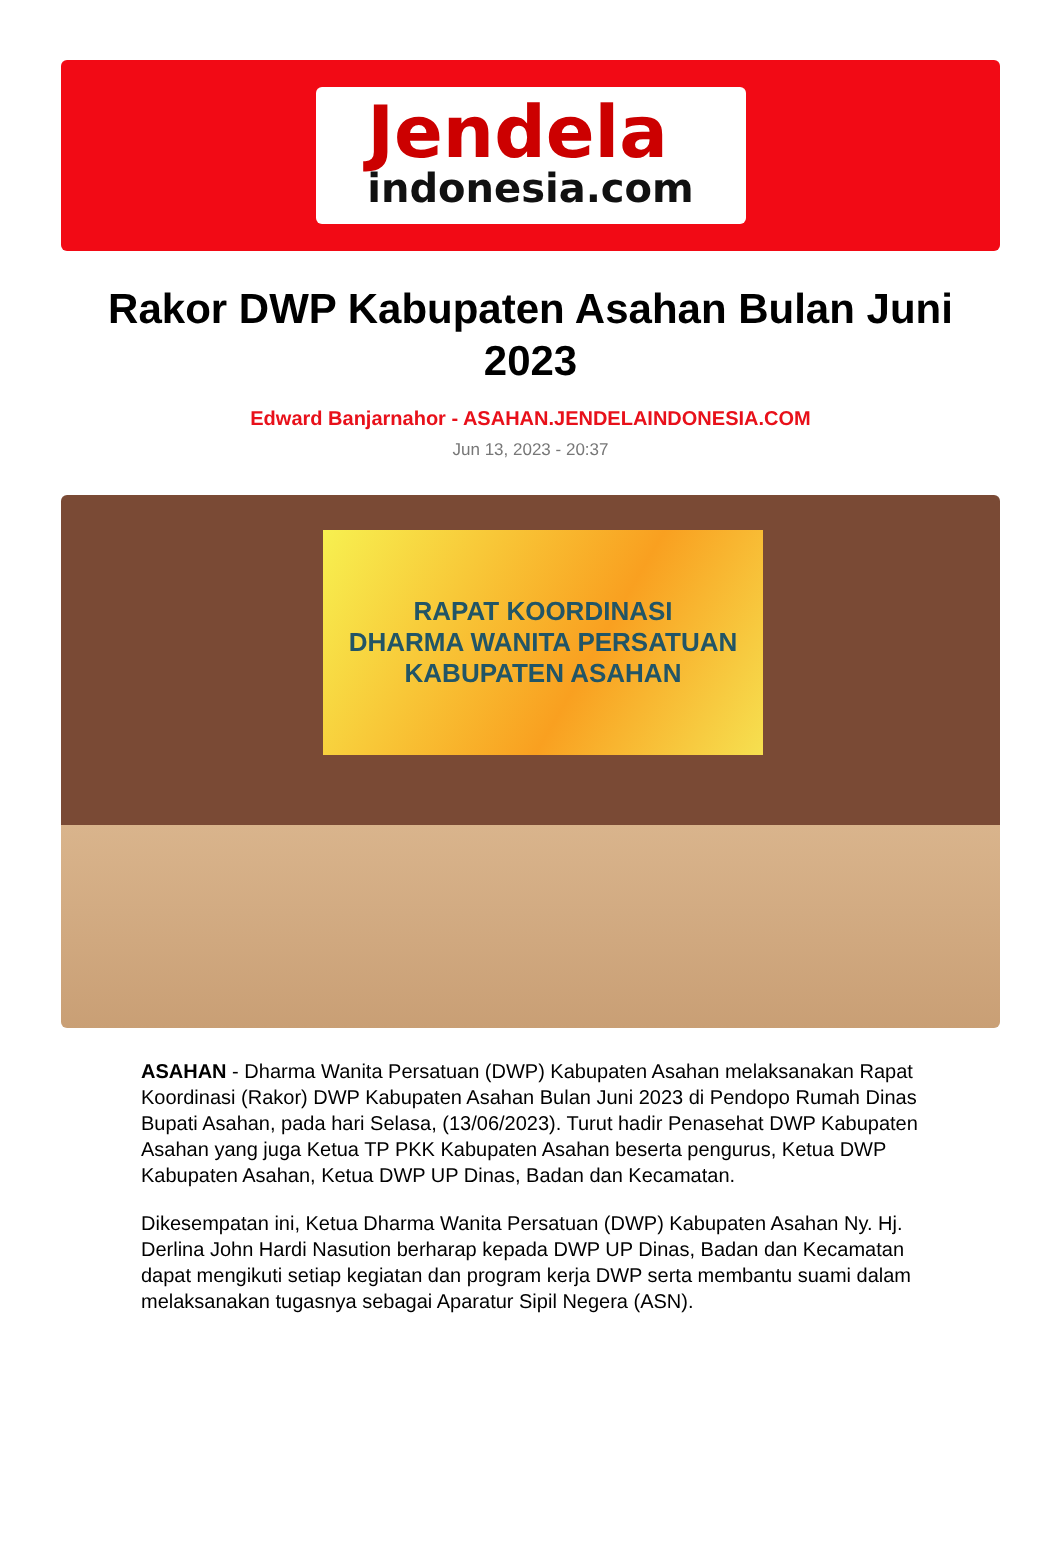Jendela
indonesia.com
Rakor DWP Kabupaten Asahan Bulan Juni 2023
Edward Banjarnahor - ASAHAN.JENDELAINDONESIA.COM
Jun 13, 2023 - 20:37
RAPAT KOORDINASI
DHARMA WANITA PERSATUAN
KABUPATEN ASAHAN
ASAHAN - Dharma Wanita Persatuan (DWP) Kabupaten Asahan melaksanakan Rapat Koordinasi (Rakor) DWP Kabupaten Asahan Bulan Juni 2023 di Pendopo Rumah Dinas Bupati Asahan, pada hari Selasa, (13/06/2023). Turut hadir Penasehat DWP Kabupaten Asahan yang juga Ketua TP PKK Kabupaten Asahan beserta pengurus, Ketua DWP Kabupaten Asahan, Ketua DWP UP Dinas, Badan dan Kecamatan.
Dikesempatan ini, Ketua Dharma Wanita Persatuan (DWP) Kabupaten Asahan Ny. Hj. Derlina John Hardi Nasution berharap kepada DWP UP Dinas, Badan dan Kecamatan dapat mengikuti setiap kegiatan dan program kerja DWP serta membantu suami dalam melaksanakan tugasnya sebagai Aparatur Sipil Negera (ASN).